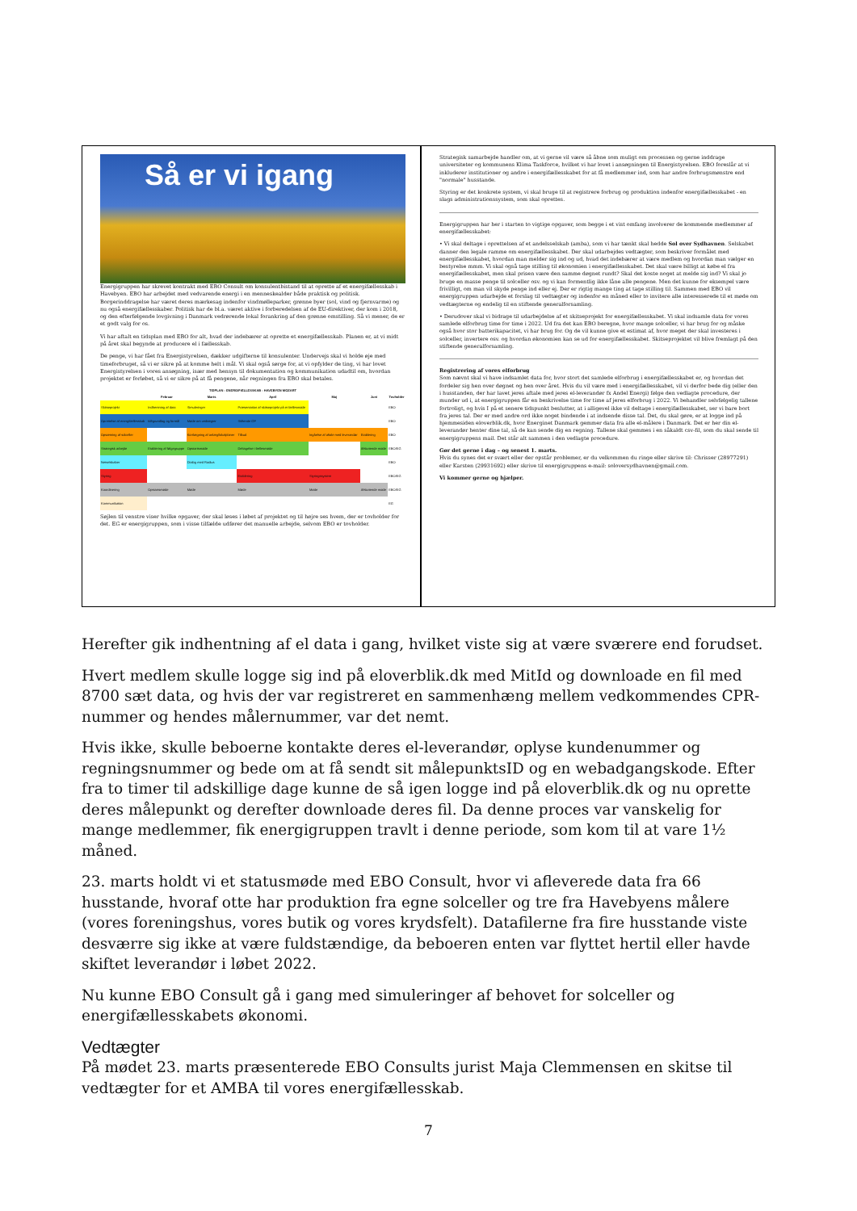Så er vi igang
Energigruppen har skrevet kontrakt med EBO Consult om konsulentbistand til at oprette af et energifællesskab i Havebyen. EBO har arbejdet med vedvarende energi i en menneskealder både praktisk og politisk. Borgerinddragelse har været deres mærkesag indenfor vindmølleparker, grønne byer (sol, vind og fjernvarme) og nu også energifællesskaber. Politisk har de bl.a. været aktive i forberedelsen af de EU-direktiver, der kom i 2018, og den efterfølgende lovgivning i Danmark vedrørende lokal forankring af den grønne omstilling. Så vi mener, de er et godt valg for os.
Vi har aftalt en tidsplan med EBO for alt, hvad der indebærer at oprette et energifællesskab. Planen er, at vi midt på året skal begynde at producere el i fællesskab.
De penge, vi har fået fra Energistyrelsen, dækker udgifterne til konsulenter. Undervejs skal vi holde øje med timeforbruget, så vi er sikre på at komme helt i mål. Vi skal også sørge for, at vi opfylder de ting, vi har lovet Energistyrelsen i vores ansøgning, især med hensyn til dokumentation og kommunikation udadtil om, hvordan projektet er forløbet, så vi er sikre på at få pengene, når regningen fra EBO skal betales.
| TIDPLAN - ENERGIFÆLLESSKAB - HAVEBYEN MOZART | | | | | | |
| --- | --- | --- | --- | --- | --- | --- |
| | Februar | Marts | April | Maj | Juni | Tovholder |
| Skitseprojekt | Indhentning af data | Simuleringer | Præsentation af skitseprojekt på et fællesmøde | | | EBO |
| Oprettelse af energifællesskab | Idégrundlag og formål | Møde om vedtægter | Stiftende GF | | | EBO |
| Opsætning af solceller | | Kortlægning af anlæg/lokalplaner | Tilbud | Ingåelse af aftale med leverandør | Etablering | EBO |
| Strategisk arbejde | Etablering af følgegruppe | Opstartsmøde | Deltagelse i fællesmøde | | Afsluttende møde | EBO/EG |
| Netselskaber | | Dialog med Radius | | | | EBO |
| Styring | | | Etablering | Styringssystem | | EBO/EG |
| Koordinering | Opstartsmøde | Møde | Møde | Møde | Afsluttende møde | EBO/EG |
| Kommunikation | | | | | | EG |
Søjlen til venstre viser hvilke opgaver, der skal løses i løbet af projektet og til højre ses hvem, der er tovholder for det. EG er energigruppen, som i visse tilfælde udfører det manuelle arbejde, selvom EBO er tovholder.
Strategisk samarbejde handler om, at vi gerne vil være så åbne som muligt om processen og gerne inddrage universiteter og kommunens Klima Taskforce, hvilket vi har lovet i ansøgningen til Energistyrelsen. EBO foreslår at vi inkluderer institutioner og andre i energifællesskabet for at få medlemmer ind, som har andre forbrugsmønstre end "normale" husstande.
Styring er det konkrete system, vi skal bruge til at registrere forbrug og produktion indenfor energifællesskabet - en slags administrationssystem, som skal oprettes.
Energigruppen har her i starten to vigtige opgaver, som begge i et vist omfang involverer de kommende medlemmer af energifællesskabet:
• Vi skal deltage i oprettelsen af et andelsselskab (amba), som vi har tænkt skal hedde Sol over Sydhavnen. Selskabet danner den legale ramme om energifællesskabet. Der skal udarbejdes vedtægter, som beskriver formålet med energifællesskabet, hvordan man melder sig ind og ud, hvad det indebærer at være medlem og hvordan man vælger en bestyrelse mmm. Vi skal også tage stilling til økonomien i energifællesskabet. Det skal være billigt at købe el fra energifællesskabet, men skal prisen være den samme døgnet rundt? Skal det koste noget at melde sig ind? Vi skal jo bruge en masse penge til solceller osv. og vi kan formentlig ikke låne alle pengene. Men det kunne for eksempel være frivilligt, om man vil skyde penge ind eller ej. Der er rigtig mange ting at tage stilling til. Sammen med EBO vil energigruppen udarbejde et forslag til vedtægter og indenfor en måned eller to invitere alle interesserede til et møde om vedtægterne og endelig til en stiftende generalforsamling.
• Derudover skal vi bidrage til udarbejdelse af et skitseprojekt for energifællesskabet. Vi skal indsamle data for vores samlede elforbrug time for time i 2022. Ud fra det kan EBO beregne, hvor mange solceller, vi har brug for og måske også hvor stor batterikapacitet, vi har brug for. Og de vil kunne give et estimat af, hvor meget der skal investeres i solceller, invertere osv. og hvordan økonomien kan se ud for energifællesskabet. Skitseprojektet vil blive fremlagt på den stiftende generalforsamling.
Registrering af vores elforbrug
Som nævnt skal vi have indsamlet data for, hvor stort det samlede elforbrug i energifællesskabet er, og hvordan det fordeler sig hen over døgnet og hen over året. Hvis du vil være med i energifællesskabet, vil vi derfor bede dig (eller den i husstanden, der har lavet jeres aftale med jeres el-leverandør fx Andel Energi) følge den vedlagte procedure, der munder ud i, at energigruppen får en beskrivelse time for time af jeres elforbrug i 2022. Vi behandler selvfølgelig tallene fortroligt, og hvis I på et senere tidspunkt beslutter, at i alligevel ikke vil deltage i energifællesskabet, ser vi bare bort fra jeres tal. Der er med andre ord ikke noget bindende i at indsende disse tal. Det, du skal gøre, er at logge ind på hjemmesiden eloverblik.dk, hvor Energinet Danmark gemmer data fra alle el-målere i Danmark. Det er her din el-leverandør henter dine tal, så de kan sende dig en regning. Tallene skal gemmes i en såkaldt csv-fil, som du skal sende til energigruppens mail. Det står alt sammen i den vedlagte procedure.
Gør det gerne i dag – og senest 1. marts.
Hvis du synes det er svært eller der opstår problemer, er du velkommen du ringe eller skrive til: Chrisser (28977291) eller Karsten (29931692) eller skrive til energigruppens e-mail: soloversydhavnen@gmail.com.
Vi kommer gerne og hjælper.
Herefter gik indhentning af el data i gang, hvilket viste sig at være sværere end forudset.
Hvert medlem skulle logge sig ind på eloverblik.dk med MitId og downloade en fil med 8700 sæt data, og hvis der var registreret en sammenhæng mellem vedkommendes CPR-nummer og hendes målernummer, var det nemt.
Hvis ikke, skulle beboerne kontakte deres el-leverandør, oplyse kundenummer og regningsnummer og bede om at få sendt sit målepunktsID og en webadgangskode. Efter fra to timer til adskillige dage kunne de så igen logge ind på eloverblik.dk og nu oprette deres målepunkt og derefter downloade deres fil. Da denne proces var vanskelig for mange medlemmer, fik energigruppen travlt i denne periode, som kom til at vare 1½ måned.
23. marts holdt vi et statusmøde med EBO Consult, hvor vi afleverede data fra 66 husstande, hvoraf otte har produktion fra egne solceller og tre fra Havebyens målere (vores foreningshus, vores butik og vores krydsfelt). Datafilerne fra fire husstande viste desværre sig ikke at være fuldstændige, da beboeren enten var flyttet hertil eller havde skiftet leverandør i løbet 2022.
Nu kunne EBO Consult gå i gang med simuleringer af behovet for solceller og energifællesskabets økonomi.
Vedtægter
På mødet 23. marts præsenterede EBO Consults jurist Maja Clemmensen en skitse til vedtægter for et AMBA til vores energifællesskab.
7